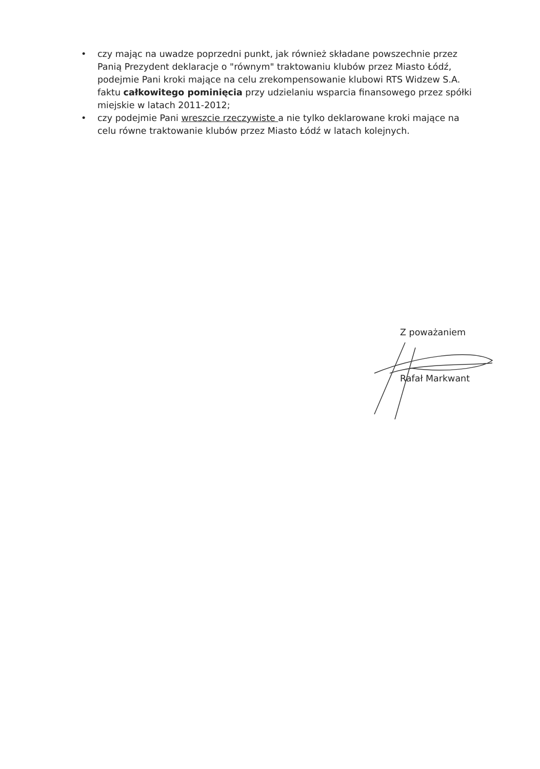• czy mając na uwadze poprzedni punkt, jak również składane powszechnie przez Panią Prezydent deklaracje o "równym" traktowaniu klubów przez Miasto Łódź, podejmie Pani kroki mające na celu zrekompensowanie klubowi RTS Widzew S.A. faktu całkowitego pominięcia przy udzielaniu wsparcia finansowego przez spółki miejskie w latach 2011-2012;
• czy podejmie Pani wreszcie rzeczywiste a nie tylko deklarowane kroki mające na celu równe traktowanie klubów przez Miasto Łódź w latach kolejnych.
Z poważaniem
Rafał Markwant